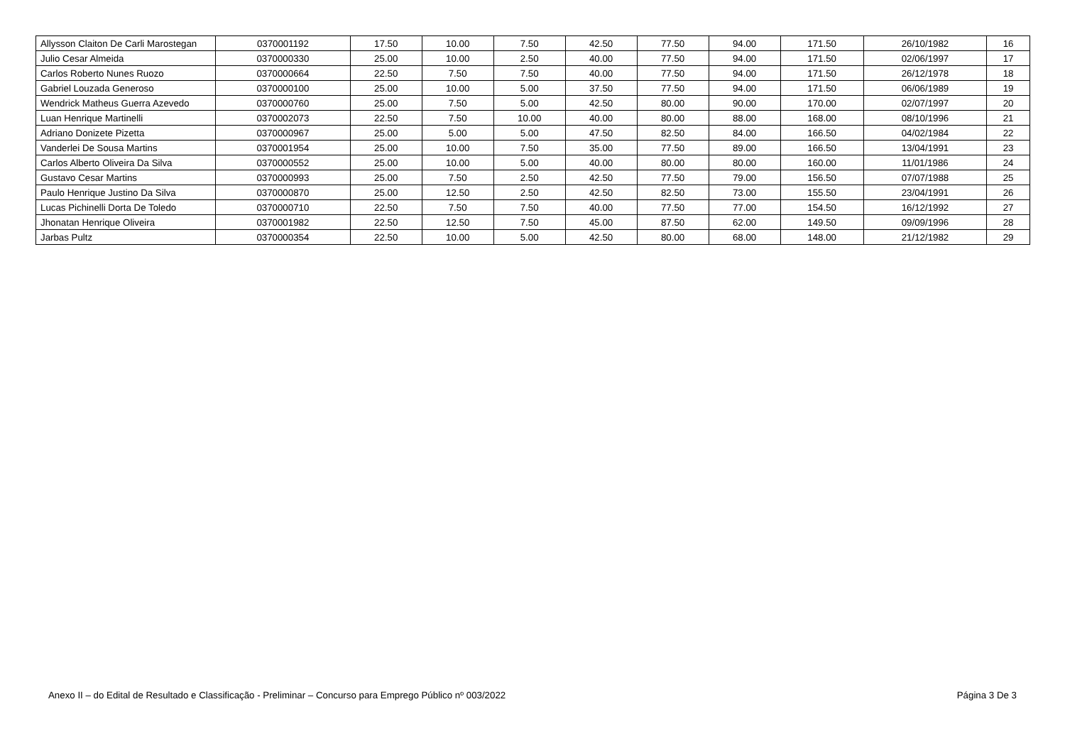| Allysson Claiton De Carli Marostegan | 0370001192 | 17.50 | 10.00 | 7.50 | 42.50 | 77.50 | 94.00 | 171.50 | 26/10/1982 | 16 |
| Julio Cesar Almeida | 0370000330 | 25.00 | 10.00 | 2.50 | 40.00 | 77.50 | 94.00 | 171.50 | 02/06/1997 | 17 |
| Carlos Roberto Nunes Ruozo | 0370000664 | 22.50 | 7.50 | 7.50 | 40.00 | 77.50 | 94.00 | 171.50 | 26/12/1978 | 18 |
| Gabriel Louzada Generoso | 0370000100 | 25.00 | 10.00 | 5.00 | 37.50 | 77.50 | 94.00 | 171.50 | 06/06/1989 | 19 |
| Wendrick Matheus Guerra Azevedo | 0370000760 | 25.00 | 7.50 | 5.00 | 42.50 | 80.00 | 90.00 | 170.00 | 02/07/1997 | 20 |
| Luan Henrique Martinelli | 0370002073 | 22.50 | 7.50 | 10.00 | 40.00 | 80.00 | 88.00 | 168.00 | 08/10/1996 | 21 |
| Adriano Donizete Pizetta | 0370000967 | 25.00 | 5.00 | 5.00 | 47.50 | 82.50 | 84.00 | 166.50 | 04/02/1984 | 22 |
| Vanderlei De Sousa Martins | 0370001954 | 25.00 | 10.00 | 7.50 | 35.00 | 77.50 | 89.00 | 166.50 | 13/04/1991 | 23 |
| Carlos Alberto Oliveira Da Silva | 0370000552 | 25.00 | 10.00 | 5.00 | 40.00 | 80.00 | 80.00 | 160.00 | 11/01/1986 | 24 |
| Gustavo Cesar Martins | 0370000993 | 25.00 | 7.50 | 2.50 | 42.50 | 77.50 | 79.00 | 156.50 | 07/07/1988 | 25 |
| Paulo Henrique Justino Da Silva | 0370000870 | 25.00 | 12.50 | 2.50 | 42.50 | 82.50 | 73.00 | 155.50 | 23/04/1991 | 26 |
| Lucas Pichinelli Dorta De Toledo | 0370000710 | 22.50 | 7.50 | 7.50 | 40.00 | 77.50 | 77.00 | 154.50 | 16/12/1992 | 27 |
| Jhonatan Henrique Oliveira | 0370001982 | 22.50 | 12.50 | 7.50 | 45.00 | 87.50 | 62.00 | 149.50 | 09/09/1996 | 28 |
| Jarbas Pultz | 0370000354 | 22.50 | 10.00 | 5.00 | 42.50 | 80.00 | 68.00 | 148.00 | 21/12/1982 | 29 |
Anexo II – do Edital de Resultado e Classificação - Preliminar – Concurso para Emprego Público nº 003/2022 Página 3 De 3